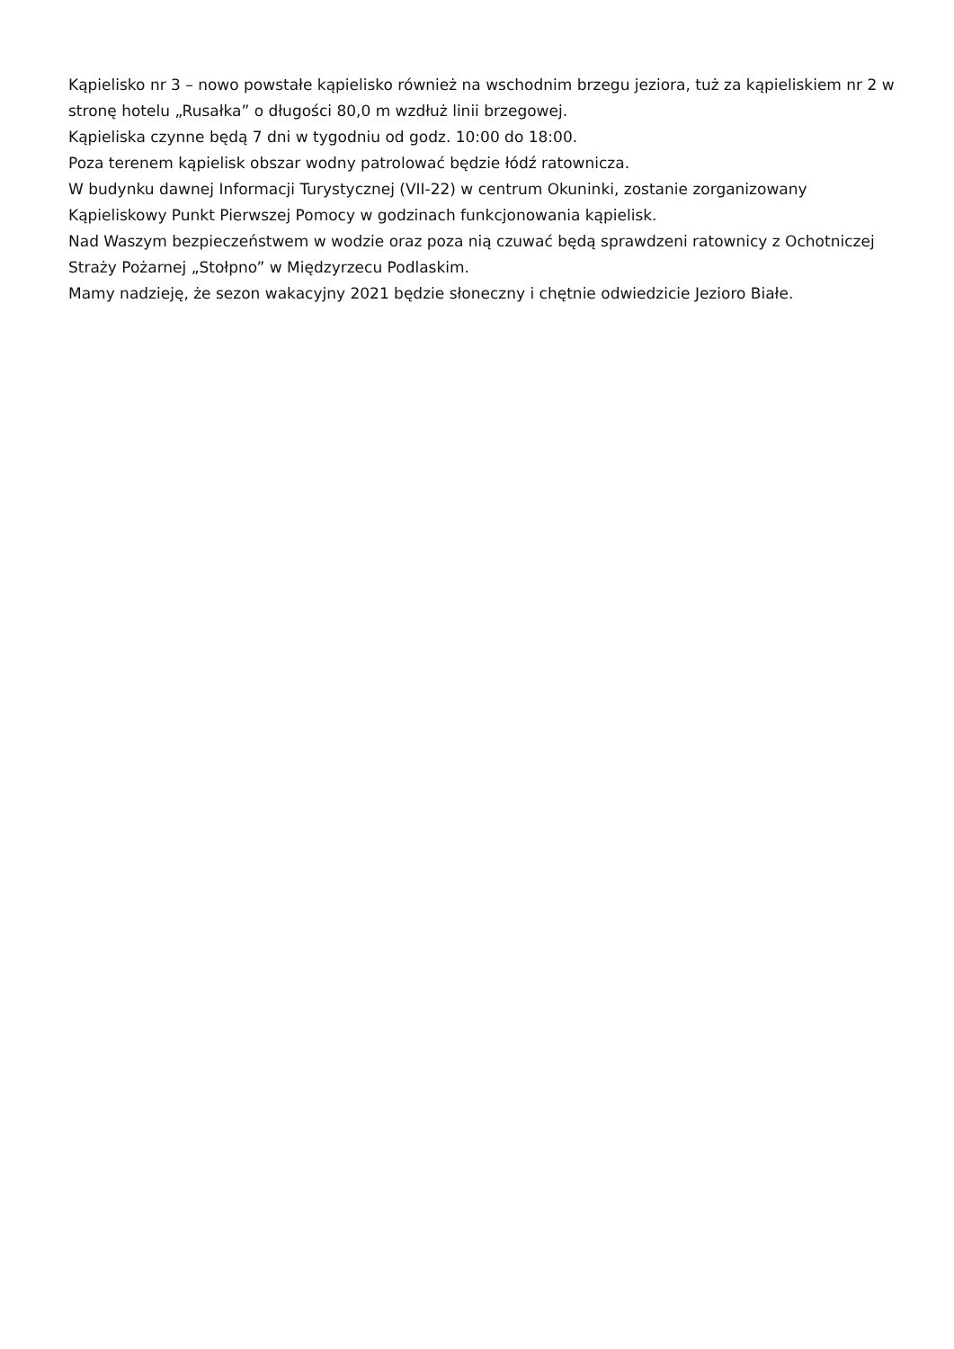Kąpielisko nr 3 – nowo powstałe kąpielisko również na wschodnim brzegu jeziora, tuż za kąpieliskiem nr 2 w stronę hotelu „Rusałka” o długości 80,0 m wzdłuż linii brzegowej.
Kąpieliska czynne będą 7 dni w tygodniu od godz. 10:00 do 18:00.
Poza terenem kąpielisk obszar wodny patrolować będzie łódź ratownicza.
W budynku dawnej Informacji Turystycznej (VII-22) w centrum Okuninki, zostanie zorganizowany Kąpieliskowy Punkt Pierwszej Pomocy w godzinach funkcjonowania kąpielisk.
Nad Waszym bezpieczeństwem w wodzie oraz poza nią czuwać będą sprawdzeni ratownicy z Ochotniczej Straży Pożarnej „Stołpno” w Międzyrzecu Podlaskim.
Mamy nadzieję, że sezon wakacyjny 2021 będzie słoneczny i chętnie odwiedzicie Jezioro Białe.